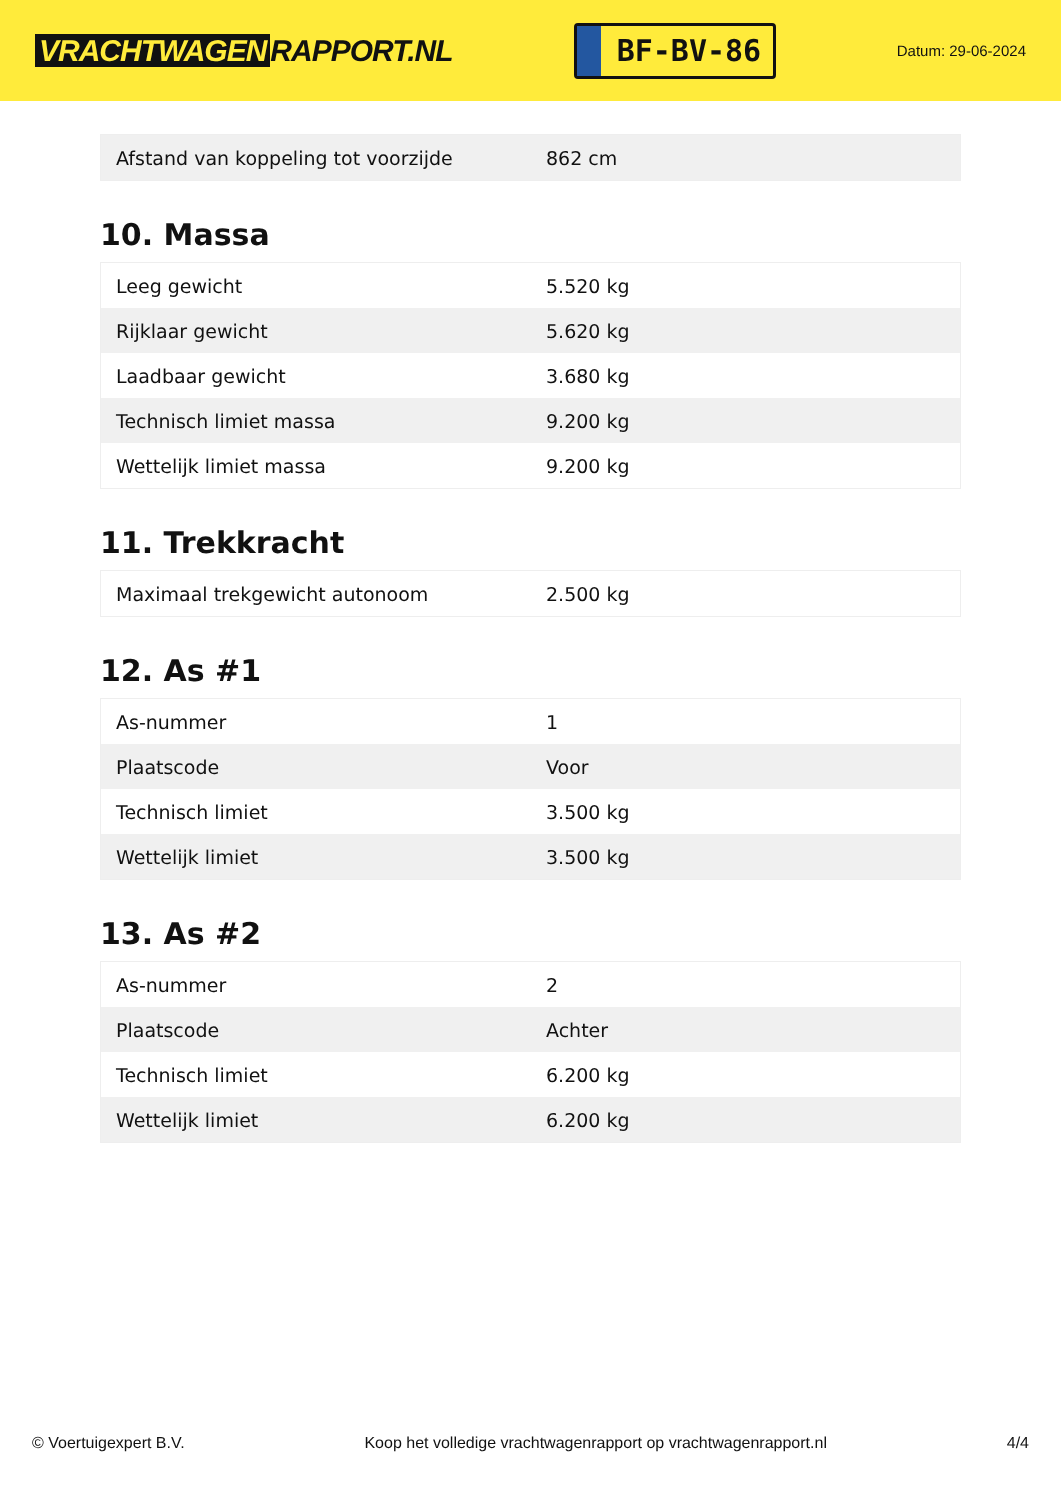VRACHTWAGEN RAPPORT.NL
BF-BV-86
Datum: 29-06-2024
| Afstand van koppeling tot voorzijde | 862 cm |
10. Massa
| Leeg gewicht | 5.520 kg |
| Rijklaar gewicht | 5.620 kg |
| Laadbaar gewicht | 3.680 kg |
| Technisch limiet massa | 9.200 kg |
| Wettelijk limiet massa | 9.200 kg |
11. Trekkracht
| Maximaal trekgewicht autonoom | 2.500 kg |
12. As #1
| As-nummer | 1 |
| Plaatscode | Voor |
| Technisch limiet | 3.500 kg |
| Wettelijk limiet | 3.500 kg |
13. As #2
| As-nummer | 2 |
| Plaatscode | Achter |
| Technisch limiet | 6.200 kg |
| Wettelijk limiet | 6.200 kg |
© Voertuigexpert B.V. Koop het volledige vrachtwagenrapport op vrachtwagenrapport.nl 4/4